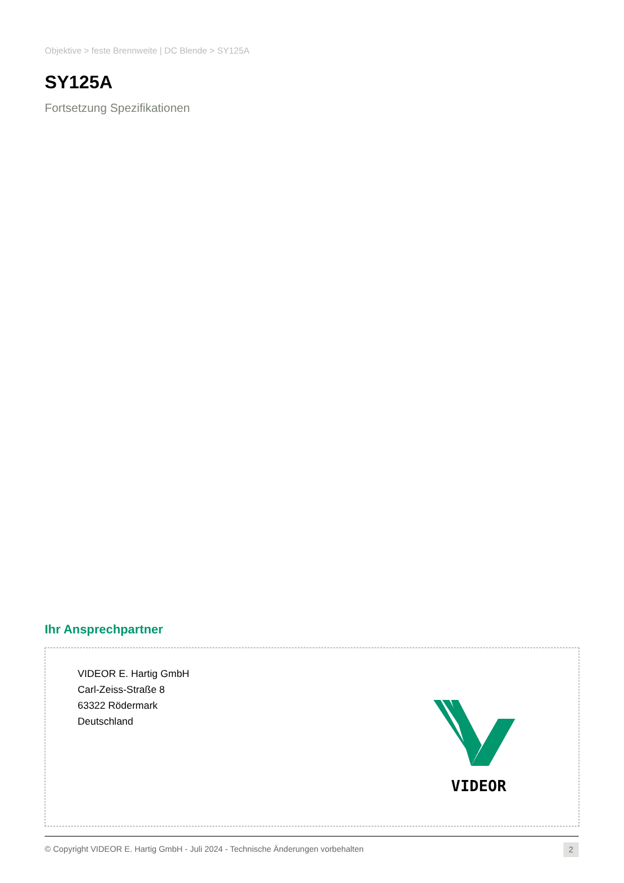Objektive > feste Brennweite | DC Blende > SY125A
SY125A
Fortsetzung Spezifikationen
Ihr Ansprechpartner
VIDEOR E. Hartig GmbH
Carl-Zeiss-Straße 8
63322 Rödermark
Deutschland
VIDEOR
© Copyright VIDEOR E. Hartig GmbH - Juli 2024 - Technische Änderungen vorbehalten
2